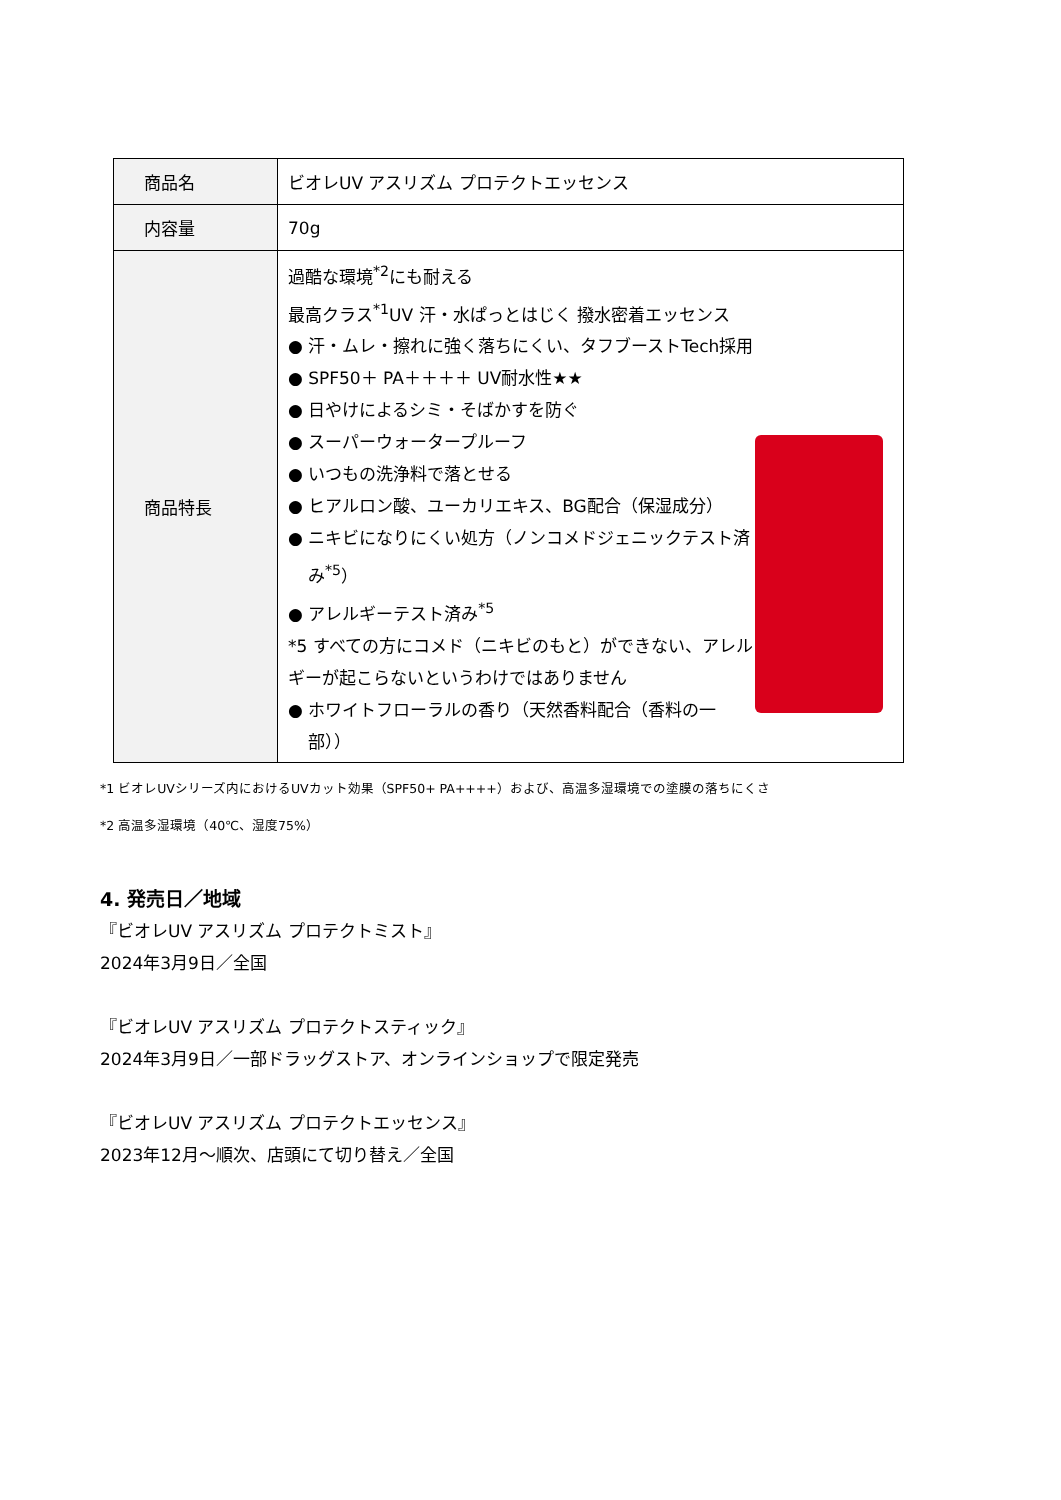| 商品名 | ビオレUV アスリズム プロテクトエッセンス |
| 内容量 | 70g |
| 商品特長 | 過酷な環境<sup>*2</sup>にも耐える 最高クラス<sup>*1</sup>UV 汗・水ぱっとはじく 撥水密着エッセンス ● 汗・ムレ・擦れに強く落ちにくい、タフブーストTech採用 ● SPF50＋ PA＋＋＋＋ UV耐水性★★ ● 日やけによるシミ・そばかすを防ぐ ● スーパーウォータープルーフ ● いつもの洗浄料で落とせる ● ヒアルロン酸、ユーカリエキス、BG配合（保湿成分） ● ニキビになりにくい処方（ノンコメドジェニックテスト済 み<sup>*5</sup>） ● アレルギーテスト済み<sup>*5</sup> *5 すべての方にコメド（ニキビのもと）ができない、アレルギーが起こらないというわけではありません ● ホワイトフローラルの香り（天然香料配合（香料の一 部）） |
*1 ビオレUVシリーズ内におけるUVカット効果（SPF50+ PA++++）および、高温多湿環境での塗膜の落ちにくさ
*2 高温多湿環境（40℃、湿度75%）
4. 発売日／地域
『ビオレUV アスリズム プロテクトミスト』
2024年3月9日／全国
『ビオレUV アスリズム プロテクトスティック』
2024年3月9日／一部ドラッグストア、オンラインショップで限定発売
『ビオレUV アスリズム プロテクトエッセンス』
2023年12月～順次、店頭にて切り替え／全国